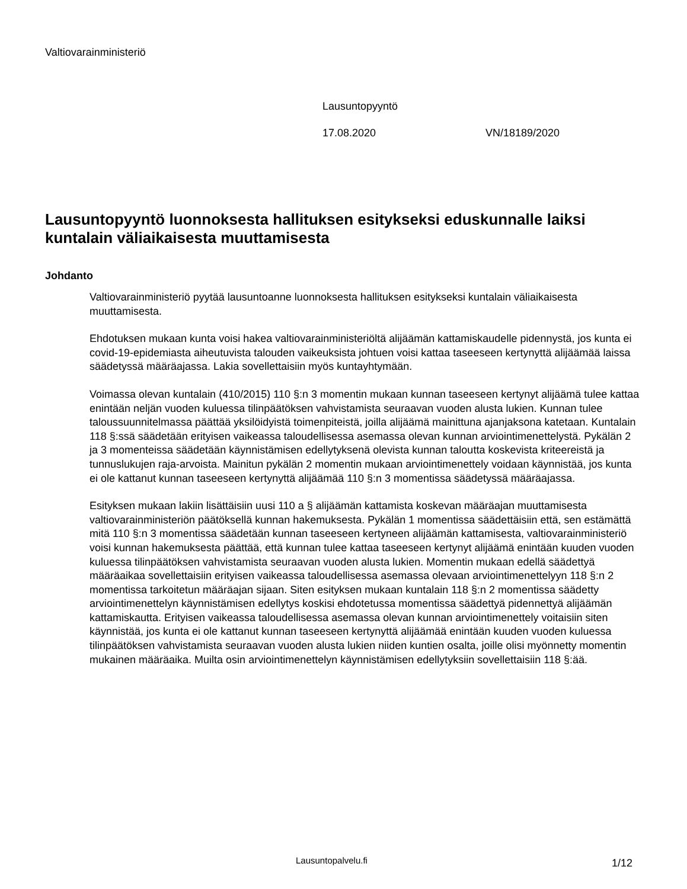Valtiovarainministeriö
Lausuntopyyntö
17.08.2020 VN/18189/2020
Lausuntopyyntö luonnoksesta hallituksen esitykseksi eduskunnalle laiksi kuntalain väliaikaisesta muuttamisesta
Johdanto
Valtiovarainministeriö pyytää lausuntoanne luonnoksesta hallituksen esitykseksi kuntalain väliaikaisesta muuttamisesta.
Ehdotuksen mukaan kunta voisi hakea valtiovarainministeriöltä alijäämän kattamiskaudelle pidennystä, jos kunta ei covid-19-epidemiasta aiheutuvista talouden vaikeuksista johtuen voisi kattaa taseeseen kertynyttä alijäämää laissa säädetyssä määräajassa. Lakia sovellettaisiin myös kuntayhtymään.
Voimassa olevan kuntalain (410/2015) 110 §:n 3 momentin mukaan kunnan taseeseen kertynyt alijäämä tulee kattaa enintään neljän vuoden kuluessa tilinpäätöksen vahvistamista seuraavan vuoden alusta lukien. Kunnan tulee taloussuunnitelmassa päättää yksilöidyistä toimenpiteistä, joilla alijäämä mainittuna ajanjaksona katetaan. Kuntalain 118 §:ssä säädetään erityisen vaikeassa taloudellisessa asemassa olevan kunnan arviointimenettelystä. Pykälän 2 ja 3 momenteissa säädetään käynnistämisen edellytyksenä olevista kunnan taloutta koskevista kriteereistä ja tunnuslukujen raja-arvoista. Mainitun pykälän 2 momentin mukaan arviointimenettely voidaan käynnistää, jos kunta ei ole kattanut kunnan taseeseen kertynyttä alijäämää 110 §:n 3 momentissa säädetyssä määräajassa.
Esityksen mukaan lakiin lisättäisiin uusi 110 a § alijäämän kattamista koskevan määräajan muuttamisesta valtiovarainministeriön päätöksellä kunnan hakemuksesta. Pykälän 1 momentissa säädettäisiin että, sen estämättä mitä 110 §:n 3 momentissa säädetään kunnan taseeseen kertyneen alijäämän kattamisesta, valtiovarainministeriö voisi kunnan hakemuksesta päättää, että kunnan tulee kattaa taseeseen kertynyt alijäämä enintään kuuden vuoden kuluessa tilinpäätöksen vahvistamista seuraavan vuoden alusta lukien. Momentin mukaan edellä säädettyä määräaikaa sovellettaisiin erityisen vaikeassa taloudellisessa asemassa olevaan arviointimenettelyyn 118 §:n 2 momentissa tarkoitetun määräajan sijaan. Siten esityksen mukaan kuntalain 118 §:n 2 momentissa säädetty arviointimenettelyn käynnistämisen edellytys koskisi ehdotetussa momentissa säädettyä pidennettyä alijäämän kattamiskautta. Erityisen vaikeassa taloudellisessa asemassa olevan kunnan arviointimenettely voitaisiin siten käynnistää, jos kunta ei ole kattanut kunnan taseeseen kertynyttä alijäämää enintään kuuden vuoden kuluessa tilinpäätöksen vahvistamista seuraavan vuoden alusta lukien niiden kuntien osalta, joille olisi myönnetty momentin mukainen määräaika. Muilta osin arviointimenettelyn käynnistämisen edellytyksiin sovellettaisiin 118 §:ää.
Lausuntopalvelu.fi 1/12